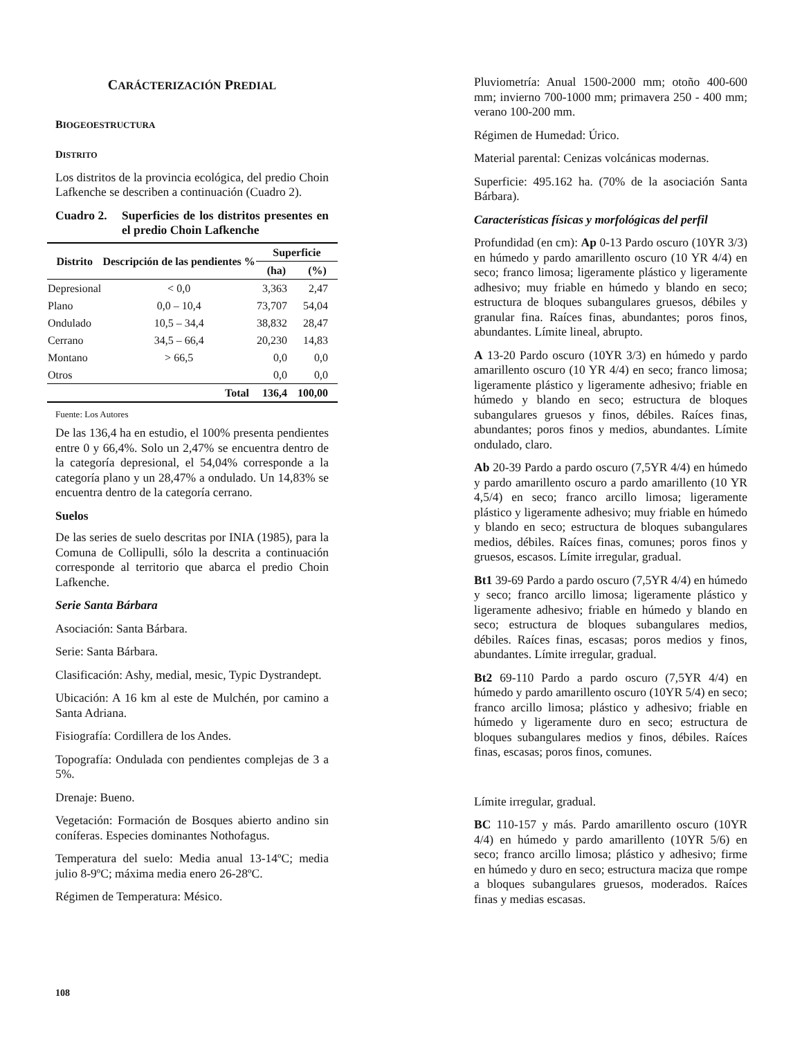CARÁCTERIZACIÓN PREDIAL
BIOGEOESTRUCTURA
DISTRITO
Los distritos de la provincia ecológica, del predio Choin Lafkenche se describen a continuación (Cuadro 2).
Cuadro 2. Superficies de los distritos presentes en el predio Choin Lafkenche
| Distrito | Descripción de las pendientes % | Superficie | |
| --- | --- | --- | --- |
| | | (ha) | (%) |
| Depresional | < 0,0 | 3,363 | 2,47 |
| Plano | 0,0 – 10,4 | 73,707 | 54,04 |
| Ondulado | 10,5 – 34,4 | 38,832 | 28,47 |
| Cerrano | 34,5 – 66,4 | 20,230 | 14,83 |
| Montano | > 66,5 | 0,0 | 0,0 |
| Otros | | 0,0 | 0,0 |
| | Total | 136,4 | 100,00 |
Fuente: Los Autores
De las 136,4 ha en estudio, el 100% presenta pendientes entre 0 y 66,4%. Solo un 2,47% se encuentra dentro de la categoría depresional, el 54,04% corresponde a la categoría plano y un 28,47% a ondulado. Un 14,83% se encuentra dentro de la categoría cerrano.
Suelos
De las series de suelo descritas por INIA (1985), para la Comuna de Collipulli, sólo la descrita a continuación corresponde al territorio que abarca el predio Choin Lafkenche.
Serie Santa Bárbara
Asociación: Santa Bárbara.
Serie: Santa Bárbara.
Clasificación: Ashy, medial, mesic, Typic Dystrandept.
Ubicación: A 16 km al este de Mulchén, por camino a Santa Adriana.
Fisiografía: Cordillera de los Andes.
Topografía: Ondulada con pendientes complejas de 3 a 5%.
Drenaje: Bueno.
Vegetación: Formación de Bosques abierto andino sin coníferas. Especies dominantes Nothofagus.
Temperatura del suelo: Media anual 13-14ºC; media julio 8-9ºC; máxima media enero 26-28ºC.
Régimen de Temperatura: Mésico.
Pluviometría: Anual 1500-2000 mm; otoño 400-600 mm; invierno 700-1000 mm; primavera 250 - 400 mm; verano 100-200 mm.
Régimen de Humedad: Úrico.
Material parental: Cenizas volcánicas modernas.
Superficie: 495.162 ha. (70% de la asociación Santa Bárbara).
Características físicas y morfológicas del perfil
Profundidad (en cm): Ap 0-13 Pardo oscuro (10YR 3/3) en húmedo y pardo amarillento oscuro (10 YR 4/4) en seco; franco limosa; ligeramente plástico y ligeramente adhesivo; muy friable en húmedo y blando en seco; estructura de bloques subangulares gruesos, débiles y granular fina. Raíces finas, abundantes; poros finos, abundantes. Límite lineal, abrupto.
A 13-20 Pardo oscuro (10YR 3/3) en húmedo y pardo amarillento oscuro (10 YR 4/4) en seco; franco limosa; ligeramente plástico y ligeramente adhesivo; friable en húmedo y blando en seco; estructura de bloques subangulares gruesos y finos, débiles. Raíces finas, abundantes; poros finos y medios, abundantes. Límite ondulado, claro.
Ab 20-39 Pardo a pardo oscuro (7,5YR 4/4) en húmedo y pardo amarillento oscuro a pardo amarillento (10 YR 4,5/4) en seco; franco arcillo limosa; ligeramente plástico y ligeramente adhesivo; muy friable en húmedo y blando en seco; estructura de bloques subangulares medios, débiles. Raíces finas, comunes; poros finos y gruesos, escasos. Límite irregular, gradual.
Bt1 39-69 Pardo a pardo oscuro (7,5YR 4/4) en húmedo y seco; franco arcillo limosa; ligeramente plástico y ligeramente adhesivo; friable en húmedo y blando en seco; estructura de bloques subangulares medios, débiles. Raíces finas, escasas; poros medios y finos, abundantes. Límite irregular, gradual.
Bt2 69-110 Pardo a pardo oscuro (7,5YR 4/4) en húmedo y pardo amarillento oscuro (10YR 5/4) en seco; franco arcillo limosa; plástico y adhesivo; friable en húmedo y ligeramente duro en seco; estructura de bloques subangulares medios y finos, débiles. Raíces finas, escasas; poros finos, comunes.
Límite irregular, gradual.
BC 110-157 y más. Pardo amarillento oscuro (10YR 4/4) en húmedo y pardo amarillento (10YR 5/6) en seco; franco arcillo limosa; plástico y adhesivo; firme en húmedo y duro en seco; estructura maciza que rompe a bloques subangulares gruesos, moderados. Raíces finas y medias escasas.
108